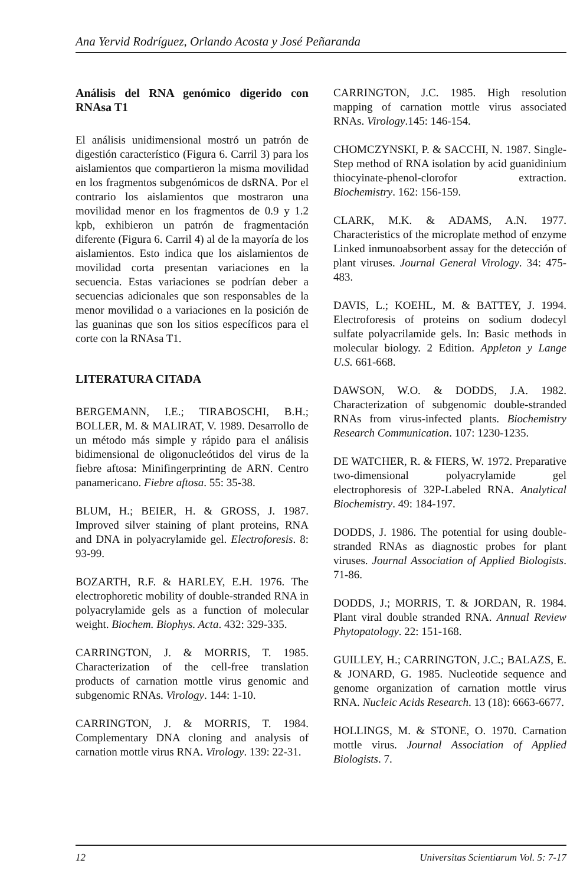Ana Yervid Rodríguez, Orlando Acosta y José Peñaranda
Análisis del RNA genómico digerido con RNAsa T1
El análisis unidimensional mostró un patrón de digestión característico (Figura 6. Carril 3) para los aislamientos que compartieron la misma movilidad en los fragmentos subgenómicos de dsRNA. Por el contrario los aislamientos que mostraron una movilidad menor en los fragmentos de 0.9 y 1.2 kpb, exhibieron un patrón de fragmentación diferente (Figura 6. Carril 4) al de la mayoría de los aislamientos. Esto indica que los aislamientos de movilidad corta presentan variaciones en la secuencia. Estas variaciones se podrían deber a secuencias adicionales que son responsables de la menor movilidad o a variaciones en la posición de las guaninas que son los sitios específicos para el corte con la RNAsa T1.
LITERATURA CITADA
BERGEMANN, I.E.; TIRABOSCHI, B.H.; BOLLER, M. & MALIRAT, V. 1989. Desarrollo de un método más simple y rápido para el análisis bidimensional de oligonucleótidos del virus de la fiebre aftosa: Minifingerprinting de ARN. Centro panamericano. Fiebre aftosa. 55: 35-38.
BLUM, H.; BEIER, H. & GROSS, J. 1987. Improved silver staining of plant proteins, RNA and DNA in polyacrylamide gel. Electroforesis. 8: 93-99.
BOZARTH, R.F. & HARLEY, E.H. 1976. The electrophoretic mobility of double-stranded RNA in polyacrylamide gels as a function of molecular weight. Biochem. Biophys. Acta. 432: 329-335.
CARRINGTON, J. & MORRIS, T. 1985. Characterization of the cell-free translation products of carnation mottle virus genomic and subgenomic RNAs. Virology. 144: 1-10.
CARRINGTON, J. & MORRIS, T. 1984. Complementary DNA cloning and analysis of carnation mottle virus RNA. Virology. 139: 22-31.
CARRINGTON, J.C. 1985. High resolution mapping of carnation mottle virus associated RNAs. Virology.145: 146-154.
CHOMCZYNSKI, P. & SACCHI, N. 1987. Single-Step method of RNA isolation by acid guanidinium thiocyinate-phenol-clorofor extraction. Biochemistry. 162: 156-159.
CLARK, M.K. & ADAMS, A.N. 1977. Characteristics of the microplate method of enzyme Linked inmunoabsorbent assay for the detección of plant viruses. Journal General Virology. 34: 475-483.
DAVIS, L.; KOEHL, M. & BATTEY, J. 1994. Electroforesis of proteins on sodium dodecyl sulfate polyacrilamide gels. In: Basic methods in molecular biology. 2 Edition. Appleton y Lange U.S. 661-668.
DAWSON, W.O. & DODDS, J.A. 1982. Characterization of subgenomic double-stranded RNAs from virus-infected plants. Biochemistry Research Communication. 107: 1230-1235.
DE WATCHER, R. & FIERS, W. 1972. Preparative two-dimensional polyacrylamide gel electrophoresis of 32P-Labeled RNA. Analytical Biochemistry. 49: 184-197.
DODDS, J. 1986. The potential for using double-stranded RNAs as diagnostic probes for plant viruses. Journal Association of Applied Biologists. 71-86.
DODDS, J.; MORRIS, T. & JORDAN, R. 1984. Plant viral double stranded RNA. Annual Review Phytopatology. 22: 151-168.
GUILLEY, H.; CARRINGTON, J.C.; BALAZS, E. & JONARD, G. 1985. Nucleotide sequence and genome organization of carnation mottle virus RNA. Nucleic Acids Research. 13 (18): 6663-6677.
HOLLINGS, M. & STONE, O. 1970. Carnation mottle virus. Journal Association of Applied Biologists. 7.
12 Universitas Scientiarum Vol. 5: 7-17